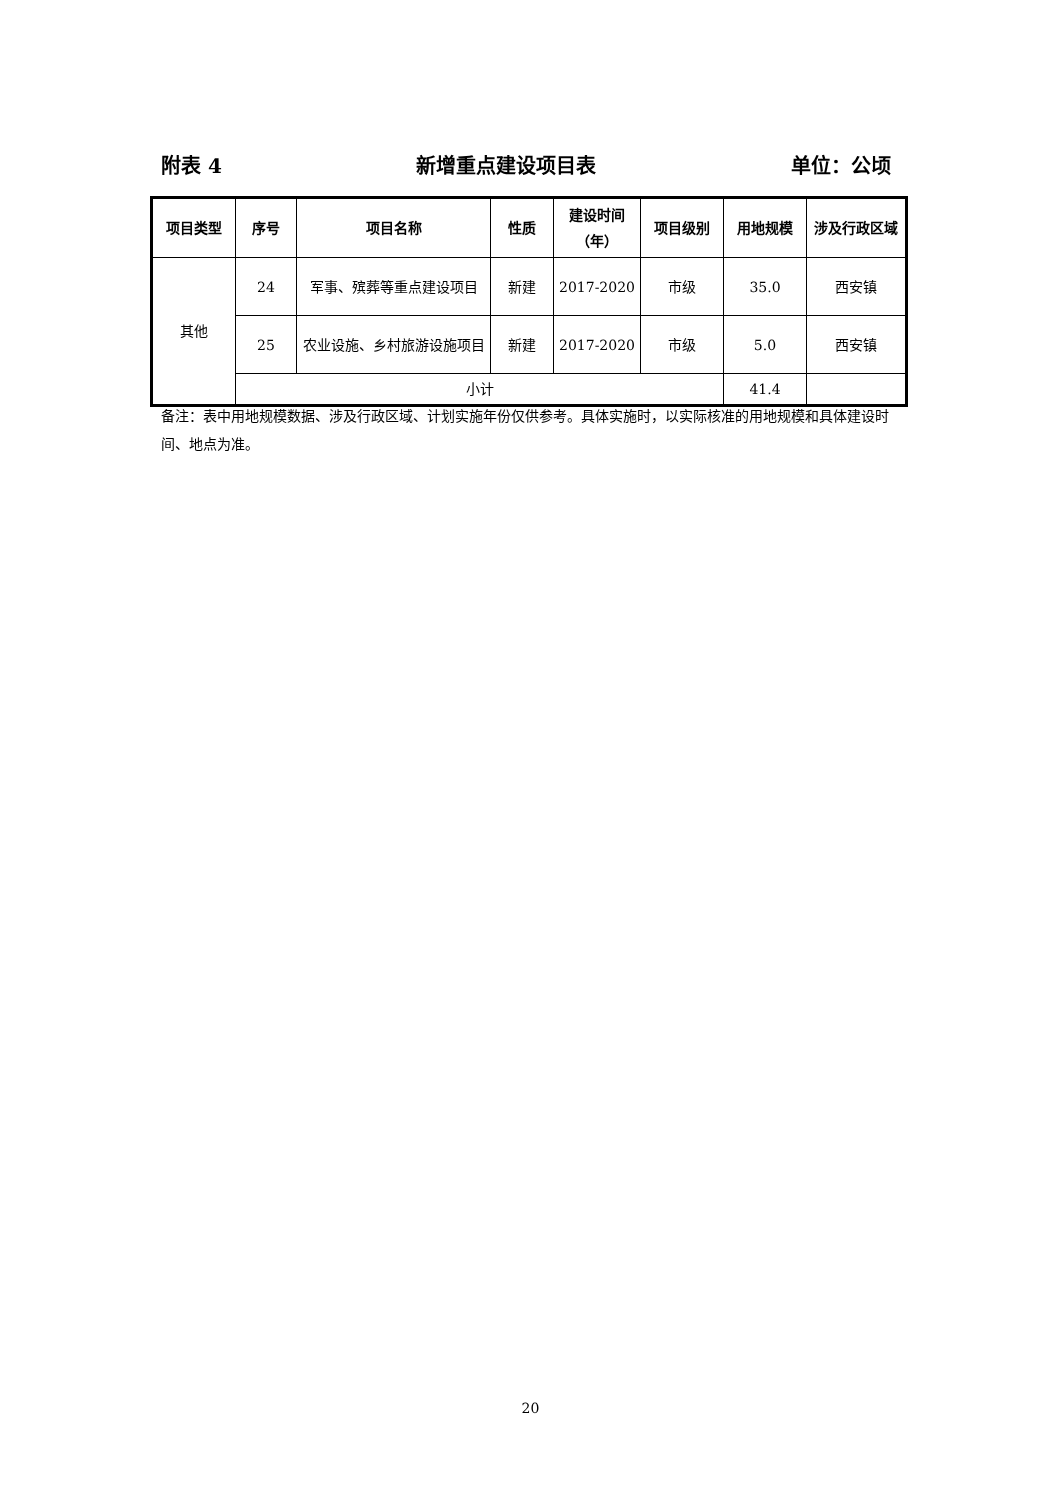附表 4 新增重点建设项目表 单位：公顷
| 项目类型 | 序号 | 项目名称 | 性质 | 建设时间（年） | 项目级别 | 用地规模 | 涉及行政区域 |
| --- | --- | --- | --- | --- | --- | --- | --- |
| 其他 | 24 | 军事、殡葬等重点建设项目 | 新建 | 2017-2020 | 市级 | 35.0 | 西安镇 |
| | 25 | 农业设施、乡村旅游设施项目 | 新建 | 2017-2020 | 市级 | 5.0 | 西安镇 |
| | 小计 | | | | | 41.4 | |
备注：表中用地规模数据、涉及行政区域、计划实施年份仅供参考。具体实施时，以实际核准的用地规模和具体建设时间、地点为准。
20